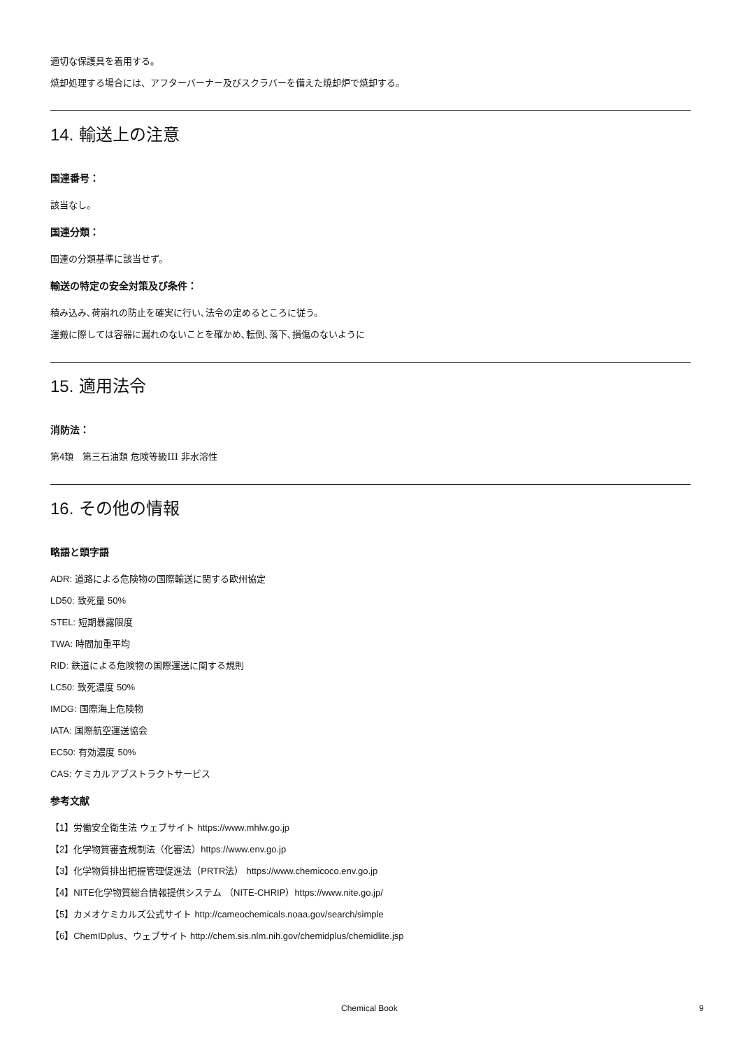適切な保護具を着用する。
焼却処理する場合には、アフターバーナー及びスクラバーを備えた焼却炉で焼却する。
14. 輸送上の注意
国連番号：
該当なし。
国連分類：
国連の分類基準に該当せず。
輸送の特定の安全対策及び条件：
積み込み､荷崩れの防止を確実に行い､法令の定めるところに従う。
運搬に際しては容器に漏れのないことを確かめ､転倒､落下､損傷のないように
15. 適用法令
消防法：
第4類　第三石油類 危険等級III 非水溶性
16. その他の情報
略語と頭字語
ADR: 道路による危険物の国際輸送に関する欧州協定
LD50: 致死量 50%
STEL: 短期暴露限度
TWA: 時間加重平均
RID: 鉄道による危険物の国際運送に関する規則
LC50: 致死濃度 50%
IMDG: 国際海上危険物
IATA: 国際航空運送協会
EC50: 有効濃度 50%
CAS: ケミカルアブストラクトサービス
参考文献
【1】労働安全衛生法 ウェブサイト https://www.mhlw.go.jp
【2】化学物質審査規制法（化審法）https://www.env.go.jp
【3】化学物質排出把握管理促進法（PRTR法） https://www.chemicoco.env.go.jp
【4】NITE化学物質総合情報提供システム （NITE-CHRIP）https://www.nite.go.jp/
【5】カメオケミカルズ公式サイト http://cameochemicals.noaa.gov/search/simple
【6】ChemIDplus、ウェブサイト http://chem.sis.nlm.nih.gov/chemidplus/chemidlite.jsp
Chemical Book 9